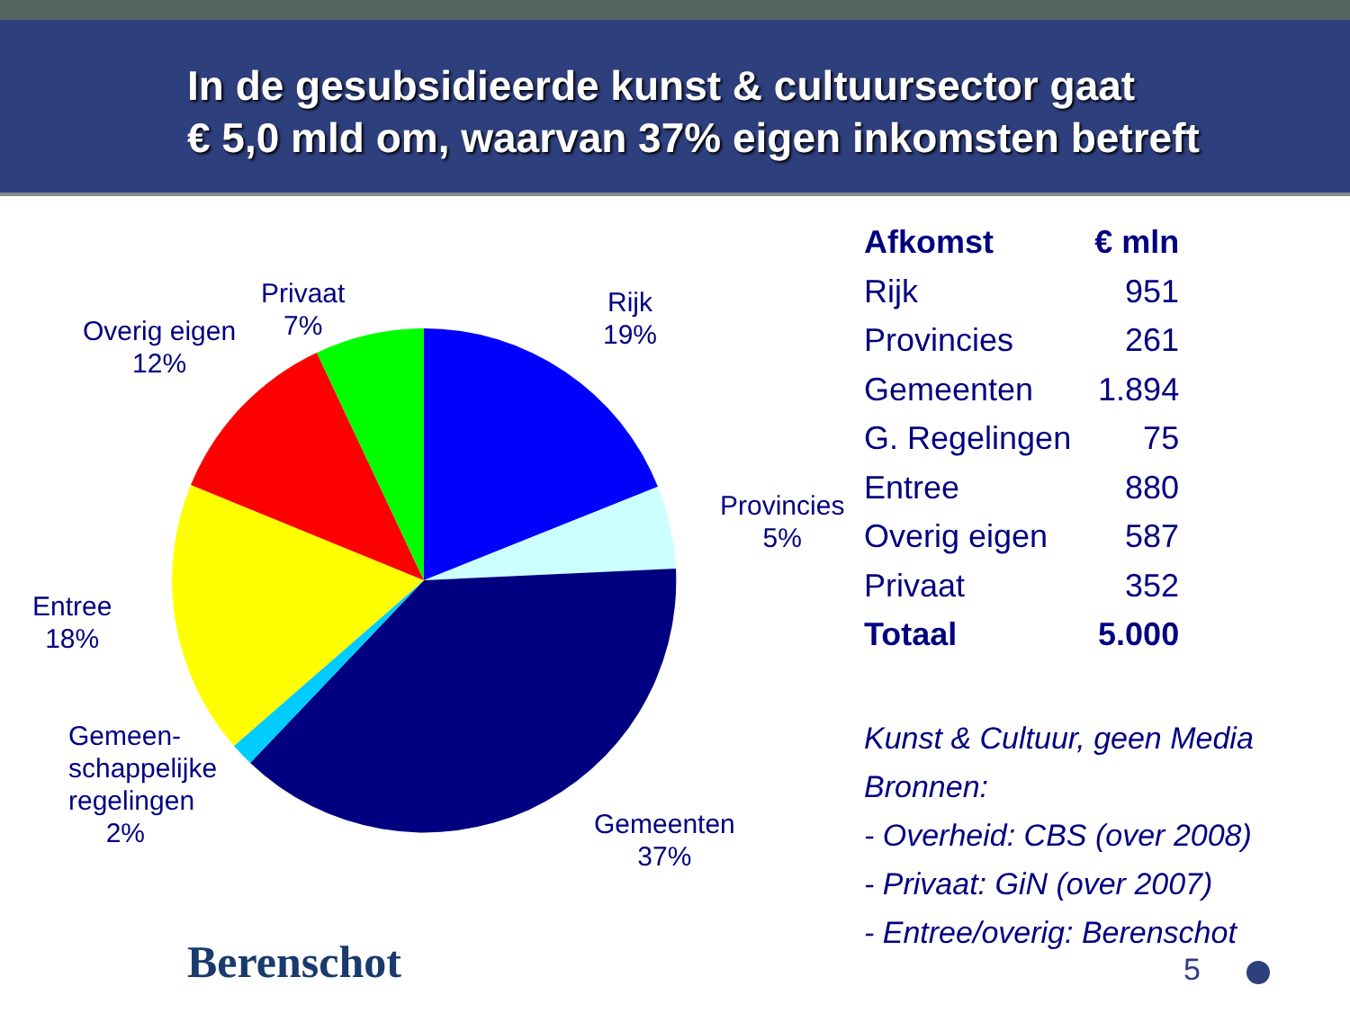In de gesubsidieerde kunst & cultuursector gaat
€ 5,0 mld om, waarvan 37% eigen inkomsten betreft
Privaat
7%
Rijk
19%
Overig eigen
12%
Provincies
5%
Entree
18%
Gemeen-
schappelijke
regelingen
2%
Gemeenten
37%
| Afkomst | € mln |
| --- | --- |
| Rijk | 951 |
| Provincies | 261 |
| Gemeenten | 1.894 |
| G. Regelingen | 75 |
| Entree | 880 |
| Overig eigen | 587 |
| Privaat | 352 |
| Totaal | 5.000 |
Kunst & Cultuur, geen Media
Bronnen:
- Overheid: CBS (over 2008)
- Privaat: GiN (over 2007)
- Entree/overig: Berenschot
Berenschot 5